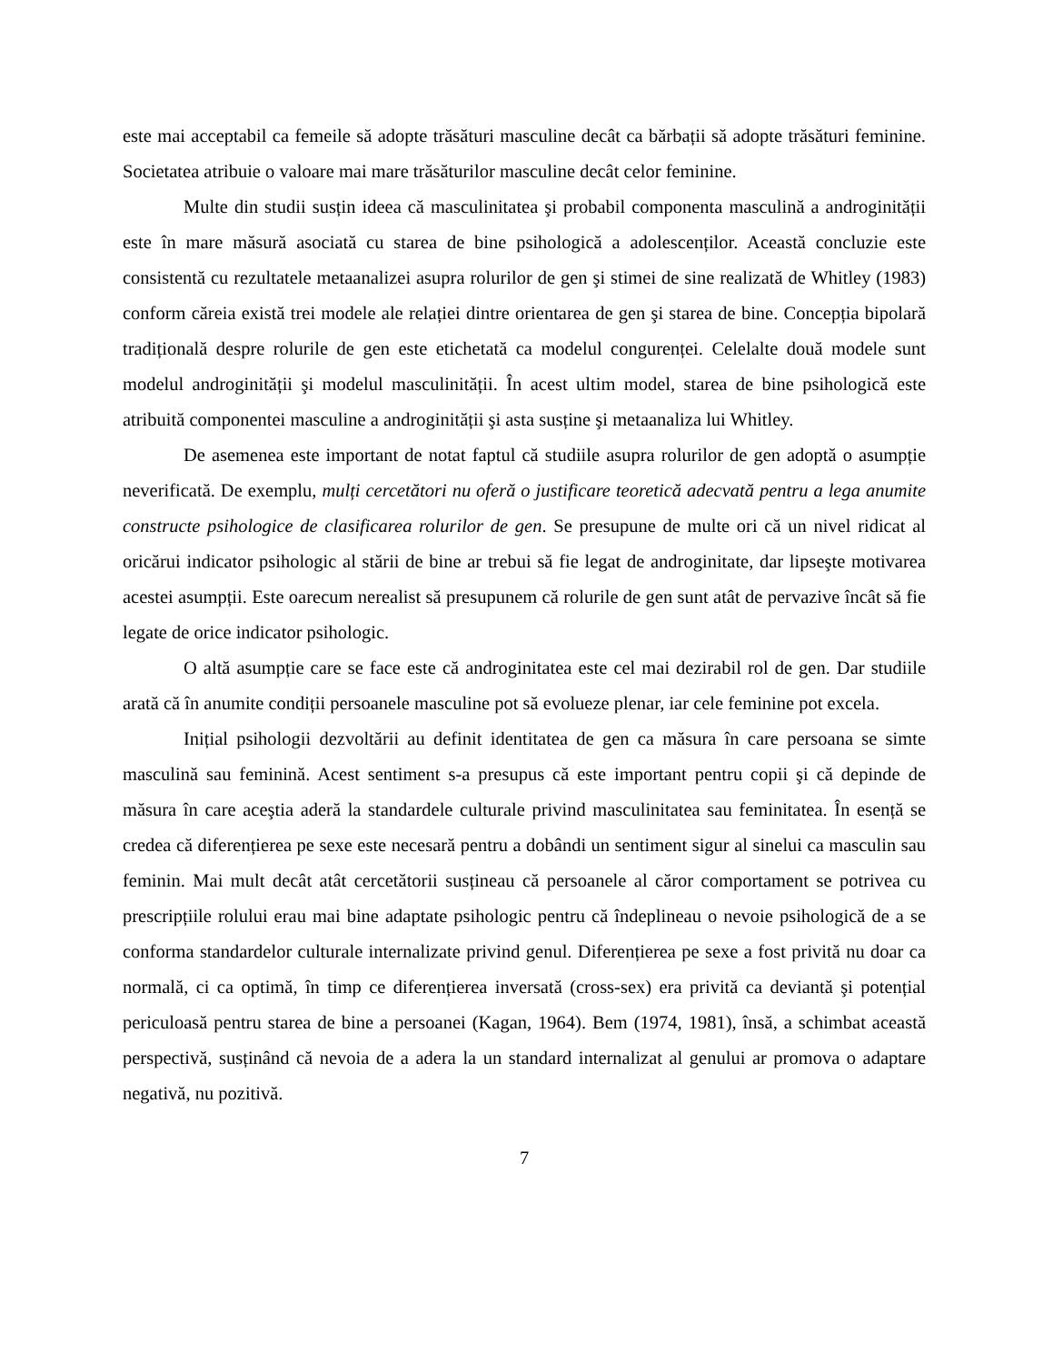este mai acceptabil ca femeile să adopte trăsături masculine decât ca bărbații să adopte trăsături feminine. Societatea atribuie o valoare mai mare trăsăturilor masculine decât celor feminine.
Multe din studii susțin ideea că masculinitatea şi probabil componenta masculină a androginității este în mare măsură asociată cu starea de bine psihologică a adolescenților. Această concluzie este consistentă cu rezultatele metaanalizei asupra rolurilor de gen şi stimei de sine realizată de Whitley (1983) conform căreia există trei modele ale relației dintre orientarea de gen şi starea de bine. Concepția bipolară tradițională despre rolurile de gen este etichetată ca modelul congurenței. Celelalte două modele sunt modelul androginității şi modelul masculinității. În acest ultim model, starea de bine psihologică este atribuită componentei masculine a androginității şi asta susține şi metaanaliza lui Whitley.
De asemenea este important de notat faptul că studiile asupra rolurilor de gen adoptă o asumpție neverificată. De exemplu, mulți cercetători nu oferă o justificare teoretică adecvată pentru a lega anumite constructe psihologice de clasificarea rolurilor de gen. Se presupune de multe ori că un nivel ridicat al oricărui indicator psihologic al stării de bine ar trebui să fie legat de androginitate, dar lipseşte motivarea acestei asumpții. Este oarecum nerealist să presupunem că rolurile de gen sunt atât de pervazive încât să fie legate de orice indicator psihologic.
O altă asumpție care se face este că androginitatea este cel mai dezirabil rol de gen. Dar studiile arată că în anumite condiții persoanele masculine pot să evolueze plenar, iar cele feminine pot excela.
Inițial psihologii dezvoltării au definit identitatea de gen ca măsura în care persoana se simte masculină sau feminină. Acest sentiment s-a presupus că este important pentru copii şi că depinde de măsura în care aceştia aderă la standardele culturale privind masculinitatea sau feminitatea. În esență se credea că diferențierea pe sexe este necesară pentru a dobândi un sentiment sigur al sinelui ca masculin sau feminin. Mai mult decât atât cercetătorii susțineau că persoanele al căror comportament se potrivea cu prescripțiile rolului erau mai bine adaptate psihologic pentru că îndeplineau o nevoie psihologică de a se conforma standardelor culturale internalizate privind genul. Diferențierea pe sexe a fost privită nu doar ca normală, ci ca optimă, în timp ce diferențierea inversată (cross-sex) era privită ca deviantă şi potențial periculoasă pentru starea de bine a persoanei (Kagan, 1964). Bem (1974, 1981), însă, a schimbat această perspectivă, susținând că nevoia de a adera la un standard internalizat al genului ar promova o adaptare negativă, nu pozitivă.
7